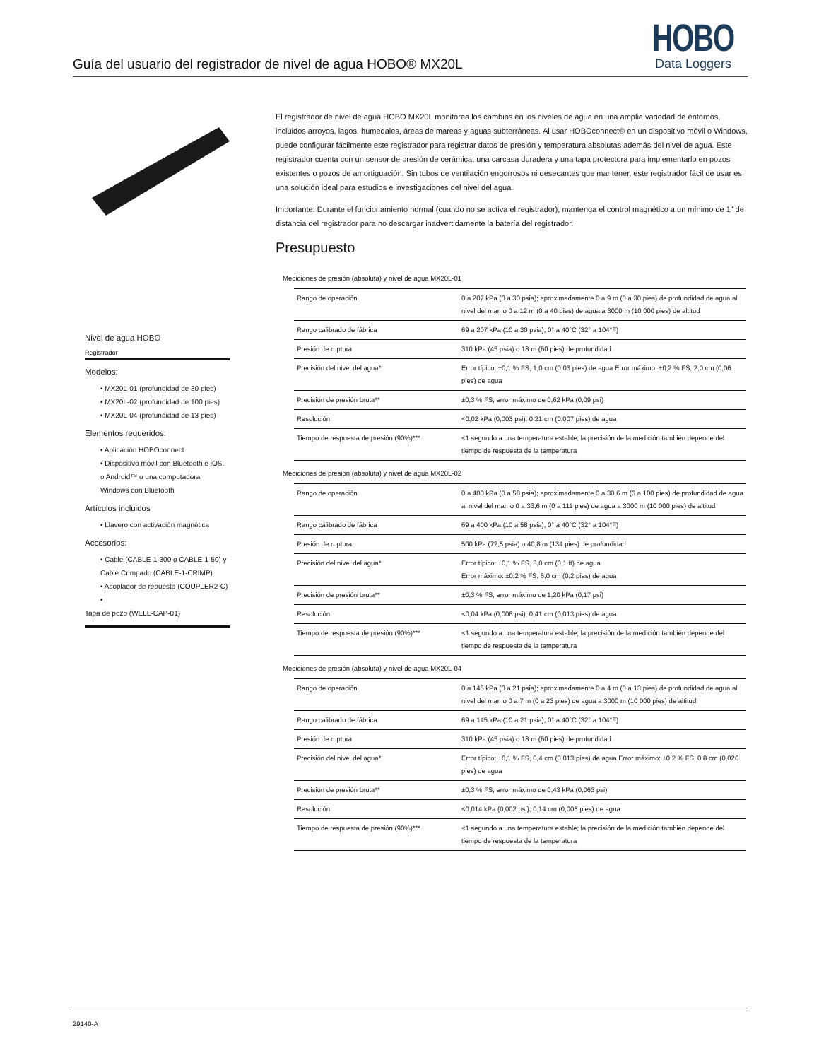Guía del usuario del registrador de nivel de agua HOBO® MX20L
HOBO
Data Loggers
Nivel de agua HOBO
Registrador
Modelos:
• MX20L-01 (profundidad de 30 pies)
• MX20L-02 (profundidad de 100 pies)
• MX20L-04 (profundidad de 13 pies)
Elementos requeridos:
• Aplicación HOBOconnect
• Dispositivo móvil con Bluetooth e iOS, o Android™ o una computadora Windows con Bluetooth
Artículos incluidos
• Llavero con activación magnética
Accesorios:
• Cable (CABLE-1-300 o CABLE-1-50) y Cable Crimpado (CABLE-1-CRIMP)
• Acoplador de repuesto (COUPLER2-C) •
Tapa de pozo (WELL-CAP-01)
El registrador de nivel de agua HOBO MX20L monitorea los cambios en los niveles de agua en una amplia variedad de entornos, incluidos arroyos, lagos, humedales, áreas de mareas y aguas subterráneas. Al usar HOBOconnect® en un dispositivo móvil o Windows, puede configurar fácilmente este registrador para registrar datos de presión y temperatura absolutas además del nivel de agua. Este registrador cuenta con un sensor de presión de cerámica, una carcasa duradera y una tapa protectora para implementarlo en pozos existentes o pozos de amortiguación. Sin tubos de ventilación engorrosos ni desecantes que mantener, este registrador fácil de usar es una solución ideal para estudios e investigaciones del nivel del agua.
Importante: Durante el funcionamiento normal (cuando no se activa el registrador), mantenga el control magnético a un mínimo de 1” de distancia del registrador para no descargar inadvertidamente la batería del registrador.
Presupuesto
Mediciones de presión (absoluta) y nivel de agua MX20L-01
| Rango de operación | 0 a 207 kPa (0 a 30 psia); aproximadamente 0 a 9 m (0 a 30 pies) de profundidad de agua al nivel del mar, o 0 a 12 m (0 a 40 pies) de agua a 3000 m (10 000 pies) de altitud |
| Rango calibrado de fábrica | 69 a 207 kPa (10 a 30 psia), 0° a 40°C (32° a 104°F) |
| Presión de ruptura | 310 kPa (45 psia) o 18 m (60 pies) de profundidad |
| Precisión del nivel del agua* | Error típico: ±0,1 % FS, 1,0 cm (0,03 pies) de agua Error máximo: ±0,2 % FS, 2,0 cm (0,06 pies) de agua |
| Precisión de presión bruta** | ±0,3 % FS, error máximo de 0,62 kPa (0,09 psi) |
| Resolución | <0,02 kPa (0,003 psi), 0,21 cm (0,007 pies) de agua |
| Tiempo de respuesta de presión (90%)*** | <1 segundo a una temperatura estable; la precisión de la medición también depende del tiempo de respuesta de la temperatura |
Mediciones de presión (absoluta) y nivel de agua MX20L-02
| Rango de operación | 0 a 400 kPa (0 a 58 psia); aproximadamente 0 a 30,6 m (0 a 100 pies) de profundidad de agua al nivel del mar, o 0 a 33,6 m (0 a 111 pies) de agua a 3000 m (10 000 pies) de altitud |
| Rango calibrado de fábrica | 69 a 400 kPa (10 a 58 psia), 0° a 40°C (32° a 104°F) |
| Presión de ruptura | 500 kPa (72,5 psia) o 40,8 m (134 pies) de profundidad |
| Precisión del nivel del agua* | Error típico: ±0,1 % FS, 3,0 cm (0,1 ft) de agua Error máximo: ±0,2 % FS, 6,0 cm (0,2 pies) de agua |
| Precisión de presión bruta** | ±0,3 % FS, error máximo de 1,20 kPa (0,17 psi) |
| Resolución | <0,04 kPa (0,006 psi), 0,41 cm (0,013 pies) de agua |
| Tiempo de respuesta de presión (90%)*** | <1 segundo a una temperatura estable; la precisión de la medición también depende del tiempo de respuesta de la temperatura |
Mediciones de presión (absoluta) y nivel de agua MX20L-04
| Rango de operación | 0 a 145 kPa (0 a 21 psia); aproximadamente 0 a 4 m (0 a 13 pies) de profundidad de agua al nivel del mar, o 0 a 7 m (0 a 23 pies) de agua a 3000 m (10 000 pies) de altitud |
| Rango calibrado de fábrica | 69 a 145 kPa (10 a 21 psia), 0° a 40°C (32° a 104°F) |
| Presión de ruptura | 310 kPa (45 psia) o 18 m (60 pies) de profundidad |
| Precisión del nivel del agua* | Error típico: ±0,1 % FS, 0,4 cm (0,013 pies) de agua Error máximo: ±0,2 % FS, 0,8 cm (0,026 pies) de agua |
| Precisión de presión bruta** | ±0,3 % FS, error máximo de 0,43 kPa (0,063 psi) |
| Resolución | <0,014 kPa (0,002 psi), 0,14 cm (0,005 pies) de agua |
| Tiempo de respuesta de presión (90%)*** | <1 segundo a una temperatura estable; la precisión de la medición también depende del tiempo de respuesta de la temperatura |
29140-A